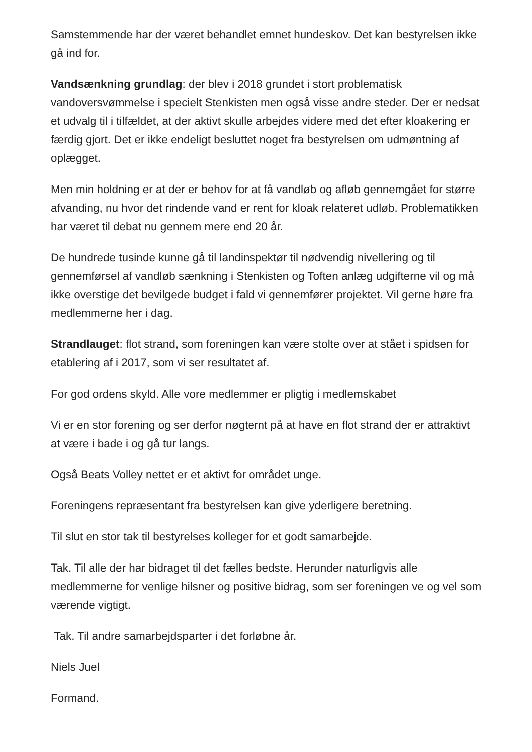Samstemmende har der været behandlet emnet hundeskov. Det kan bestyrelsen ikke gå ind for.
Vandsænkning grundlag: der blev i 2018 grundet i stort problematisk vandoversvømmelse i specielt Stenkisten men også visse andre steder. Der er nedsat et udvalg til i tilfældet, at der aktivt skulle arbejdes videre med det efter kloakering er færdig gjort. Det er ikke endeligt besluttet noget fra bestyrelsen om udmøntning af oplægget.
Men min holdning er at der er behov for at få vandløb og afløb gennemgået for større afvanding, nu hvor det rindende vand er rent for kloak relateret udløb. Problematikken har været til debat nu gennem mere end 20 år.
De hundrede tusinde kunne gå til landinspektør til nødvendig nivellering og til gennemførsel af vandløb sænkning i Stenkisten og Toften anlæg udgifterne vil og må ikke overstige det bevilgede budget i fald vi gennemfører projektet. Vil gerne høre fra medlemmerne her i dag.
Strandlauget: flot strand, som foreningen kan være stolte over at stået i spidsen for etablering af i 2017, som vi ser resultatet af.
For god ordens skyld. Alle vore medlemmer er pligtig i medlemskabet
Vi er en stor forening og ser derfor nøgternt på at have en flot strand der er attraktivt at være i bade i og gå tur langs.
Også Beats Volley nettet er et aktivt for området unge.
Foreningens repræsentant fra bestyrelsen kan give yderligere beretning.
Til slut en stor tak til bestyrelses kolleger for et godt samarbejde.
Tak. Til alle der har bidraget til det fælles bedste. Herunder naturligvis alle medlemmerne for venlige hilsner og positive bidrag, som ser foreningen ve og vel som værende vigtigt.
Tak. Til andre samarbejdsparter i det forløbne år.
Niels Juel
Formand.